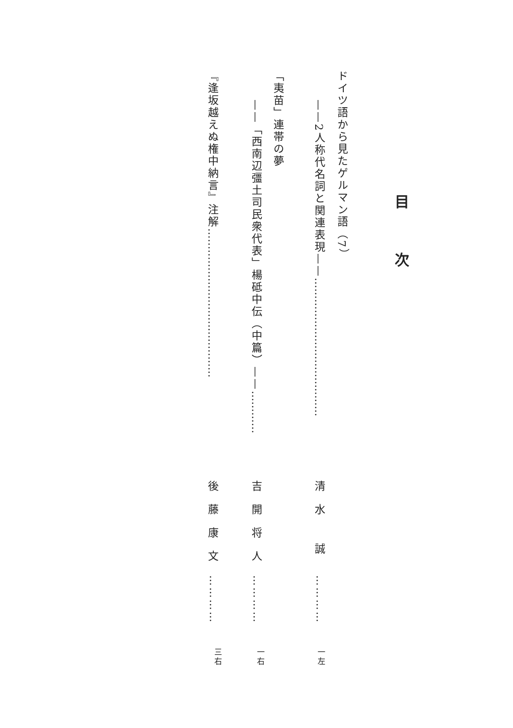目次
ドイツ語から見たゲルマン語（7）
——2人称代名詞と関連表現——…………………………………
清水 誠
…………
一左
「夷苗」連帯の夢
——「西南辺彊土司民衆代表」楊砥中伝（中篇）——…………
吉開将人
…………
一右
『逢坂越えぬ権中納言』注解……………………………………
後藤康文
…………
三右